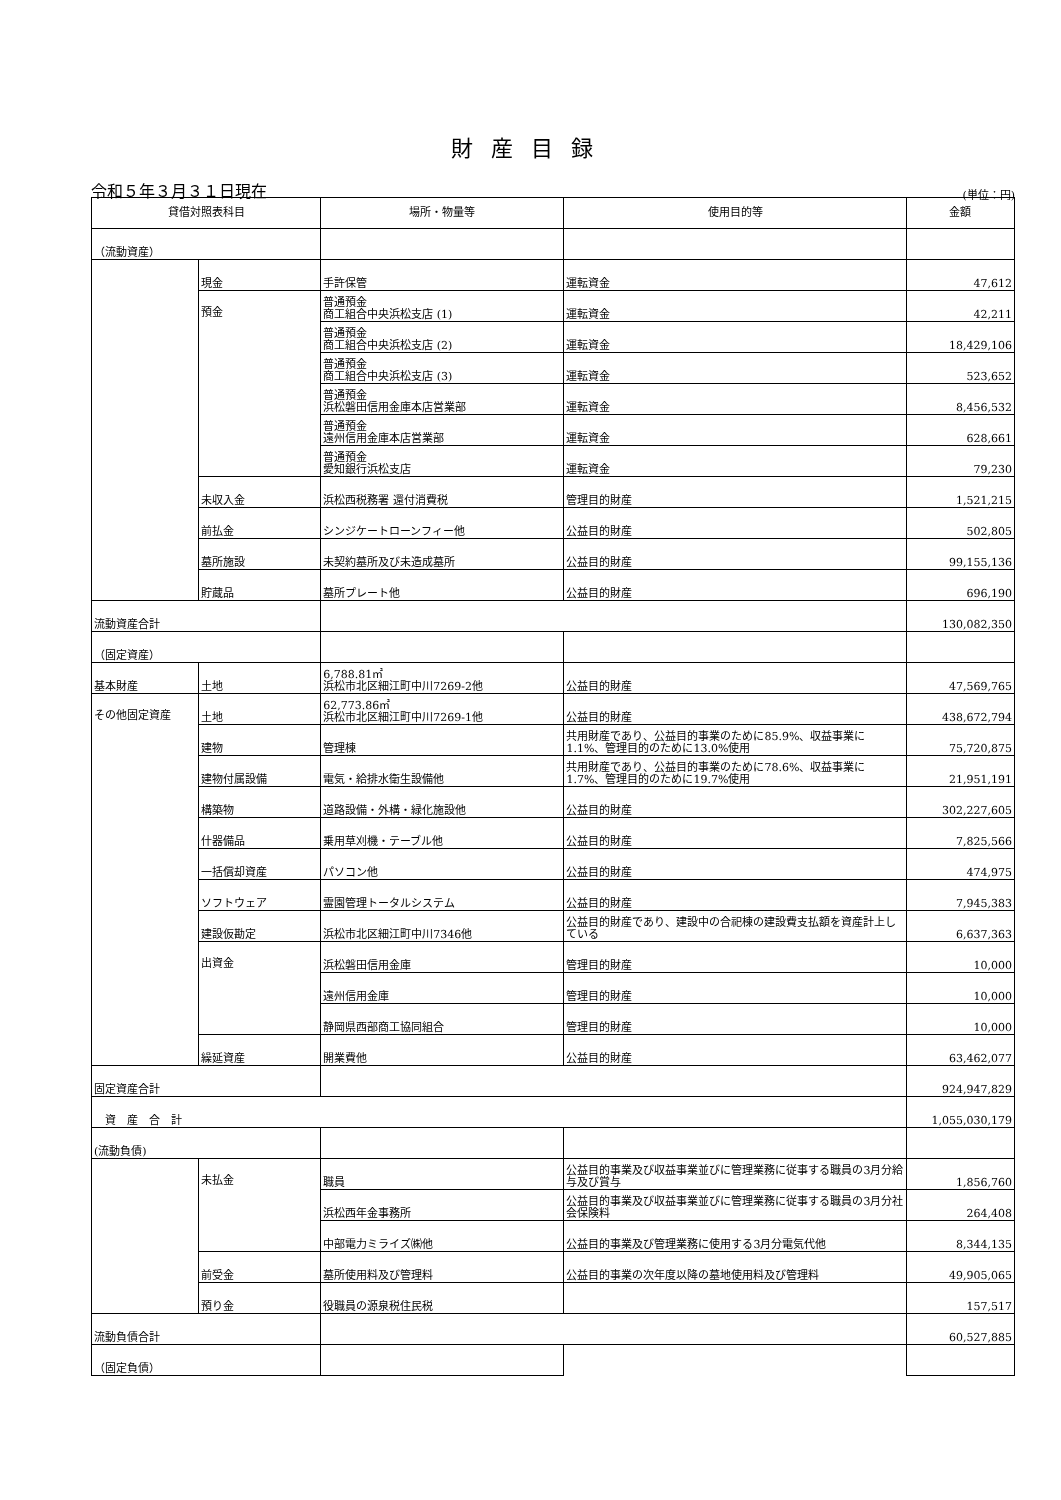財産目録
令和５年３月３１日現在 (単位：円)
| 貸借対照表科目 | | 場所・物量等 | 使用目的等 | 金額 |
| --- | --- | --- | --- | --- |
| （流動資産） | | | | |
| | 現金 | 手許保管 | 運転資金 | 47,612 |
| | 預金 | 普通預金 商工組合中央浜松支店 (1) | 運転資金 | 42,211 |
| | | 普通預金 商工組合中央浜松支店 (2) | 運転資金 | 18,429,106 |
| | | 普通預金 商工組合中央浜松支店 (3) | 運転資金 | 523,652 |
| | | 普通預金 浜松磐田信用金庫本店営業部 | 運転資金 | 8,456,532 |
| | | 普通預金 遠州信用金庫本店営業部 | 運転資金 | 628,661 |
| | | 普通預金 愛知銀行浜松支店 | 運転資金 | 79,230 |
| | 未収入金 | 浜松西税務署 還付消費税 | 管理目的財産 | 1,521,215 |
| | 前払金 | シンジケートローンフィー他 | 公益目的財産 | 502,805 |
| | 墓所施設 | 未契約墓所及び未造成墓所 | 公益目的財産 | 99,155,136 |
| | 貯蔵品 | 墓所プレート他 | 公益目的財産 | 696,190 |
| 流動資産合計 | | | | 130,082,350 |
| （固定資産） | | | | |
| 基本財産 | 土地 | 6,788.81㎡ 浜松市北区細江町中川7269-2他 | 公益目的財産 | 47,569,765 |
| その他固定資産 | 土地 | 62,773.86㎡ 浜松市北区細江町中川7269-1他 | 公益目的財産 | 438,672,794 |
| | 建物 | 管理棟 | 共用財産であり、公益目的事業のために85.9%、収益事業に1.1%、管理目的のために13.0%使用 | 75,720,875 |
| | 建物付属設備 | 電気・給排水衛生設備他 | 共用財産であり、公益目的事業のために78.6%、収益事業に1.7%、管理目的のために19.7%使用 | 21,951,191 |
| | 構築物 | 道路設備・外構・緑化施設他 | 公益目的財産 | 302,227,605 |
| | 什器備品 | 乗用草刈機・テーブル他 | 公益目的財産 | 7,825,566 |
| | 一括償却資産 | パソコン他 | 公益目的財産 | 474,975 |
| | ソフトウェア | 霊園管理トータルシステム | 公益目的財産 | 7,945,383 |
| | 建設仮勘定 | 浜松市北区細江町中川7346他 | 公益目的財産であり、建設中の合祀棟の建設費支払額を資産計上している | 6,637,363 |
| | 出資金 | 浜松磐田信用金庫 | 管理目的財産 | 10,000 |
| | | 遠州信用金庫 | 管理目的財産 | 10,000 |
| | | 静岡県西部商工協同組合 | 管理目的財産 | 10,000 |
| | 繰延資産 | 開業費他 | 公益目的財産 | 63,462,077 |
| 固定資産合計 | | | | 924,947,829 |
| 資 産 合 計 | | | | 1,055,030,179 |
| (流動負債) | | | | |
| | 未払金 | 職員 | 公益目的事業及び収益事業並びに管理業務に従事する職員の3月分給与及び賞与 | 1,856,760 |
| | | 浜松西年金事務所 | 公益目的事業及び収益事業並びに管理業務に従事する職員の3月分社会保険料 | 264,408 |
| | | 中部電力ミライズ㈱他 | 公益目的事業及び管理業務に使用する3月分電気代他 | 8,344,135 |
| | 前受金 | 墓所使用料及び管理料 | 公益目的事業の次年度以降の墓地使用料及び管理料 | 49,905,065 |
| | 預り金 | 役職員の源泉税住民税 | | 157,517 |
| 流動負債合計 | | | | 60,527,885 |
| （固定負債） | | | | |